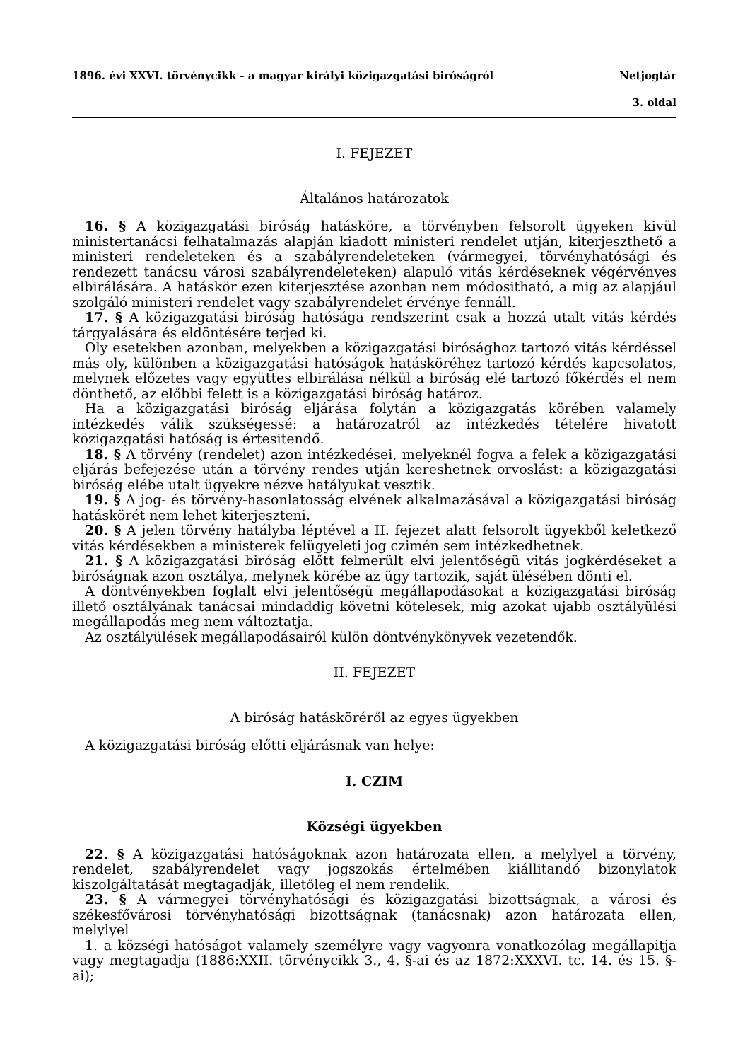1896. évi XXVI. törvénycikk - a magyar királyi közigazgatási biróságról Netjogtár
3. oldal
I. FEJEZET
Általános határozatok
16. § A közigazgatási biróság hatásköre, a törvényben felsorolt ügyeken kivül ministertanácsi felhatalmazás alapján kiadott ministeri rendelet utján, kiterjeszthető a ministeri rendeleteken és a szabályrendeleteken (vármegyei, törvényhatósági és rendezett tanácsu városi szabályrendeleteken) alapuló vitás kérdéseknek végérvényes elbirálására. A hatáskör ezen kiterjesztése azonban nem módositható, a mig az alapjául szolgáló ministeri rendelet vagy szabályrendelet érvénye fennáll.
17. § A közigazgatási biróság hatósága rendszerint csak a hozzá utalt vitás kérdés tárgyalására és eldöntésére terjed ki.
Oly esetekben azonban, melyekben a közigazgatási birósághoz tartozó vitás kérdéssel más oly, különben a közigazgatási hatóságok hatásköréhez tartozó kérdés kapcsolatos, melynek előzetes vagy együttes elbirálása nélkül a biróság elé tartozó főkérdés el nem dönthető, az előbbi felett is a közigazgatási biróság határoz.
Ha a közigazgatási biróság eljárása folytán a közigazgatás körében valamely intézkedés válik szükségessé: a határozatról az intézkedés tételére hivatott közigazgatási hatóság is értesitendő.
18. § A törvény (rendelet) azon intézkedései, melyeknél fogva a felek a közigazgatási eljárás befejezése után a törvény rendes utján kereshetnek orvoslást: a közigazgatási biróság elébe utalt ügyekre nézve hatályukat vesztik.
19. § A jog- és törvény-hasonlatosság elvének alkalmazásával a közigazgatási biróság hatáskörét nem lehet kiterjeszteni.
20. § A jelen törvény hatályba léptével a II. fejezet alatt felsorolt ügyekből keletkező vitás kérdésekben a ministerek felügyeleti jog czimén sem intézkedhetnek.
21. § A közigazgatási biróság előtt felmerült elvi jelentőségü vitás jogkérdéseket a biróságnak azon osztálya, melynek körébe az ügy tartozik, saját ülésében dönti el.
A döntvényekben foglalt elvi jelentőségü megállapodásokat a közigazgatási biróság illető osztályának tanácsai mindaddig követni kötelesek, mig azokat ujabb osztályülési megállapodás meg nem változtatja.
Az osztályülések megállapodásairól külön döntvénykönyvek vezetendők.
II. FEJEZET
A biróság hatásköréről az egyes ügyekben
A közigazgatási biróság előtti eljárásnak van helye:
I. CZIM
Községi ügyekben
22. § A közigazgatási hatóságoknak azon határozata ellen, a melylyel a törvény, rendelet, szabályrendelet vagy jogszokás értelmében kiállitandó bizonylatok kiszolgáltatását megtagadják, illetőleg el nem rendelik.
23. § A vármegyei törvényhatósági és közigazgatási bizottságnak, a városi és székesfővárosi törvényhatósági bizottságnak (tanácsnak) azon határozata ellen, melylyel
1. a községi hatóságot valamely személyre vagy vagyonra vonatkozólag megállapitja vagy megtagadja (1886:XXII. törvénycikk 3., 4. §-ai és az 1872:XXXVI. tc. 14. és 15. §-ai);